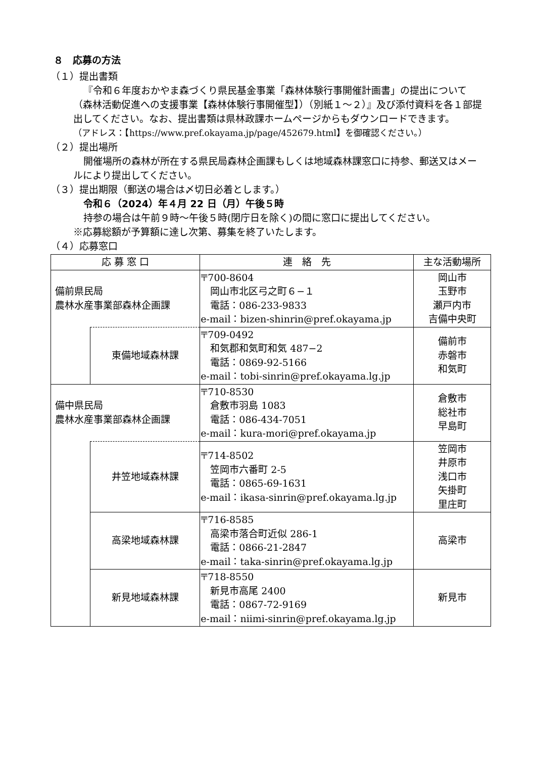８　応募の方法
（１）提出書類
『令和６年度おかやま森づくり県民基金事業「森林体験行事開催計画書」の提出について（森林活動促進への支援事業【森林体験行事開催型】）（別紙１～２）』及び添付資料を各１部提出してください。なお、提出書類は県林政課ホームページからもダウンロードできます。
（アドレス：【https://www.pref.okayama.jp/page/452679.html】を御確認ください。）
（２）提出場所
開催場所の森林が所在する県民局森林企画課もしくは地域森林課窓口に持参、郵送又はメールにより提出してください。
（３）提出期限（郵送の場合は〆切日必着とします。）
令和６（2024）年４月 22 日（月）午後５時
持参の場合は午前９時～午後５時(閉庁日を除く)の間に窓口に提出してください。
※応募総額が予算額に達し次第、募集を終了いたします。
（４）応募窓口
| 応 募 窓 口 | | 連 絡 先 | 主な活動場所 |
| --- | --- | --- | --- |
| 備前県民局 農林水産事業部森林企画課 | | 〒700-8604 岡山市北区弓之町６−１ 電話：086-233-9833 e-mail：bizen-shinrin@pref.okayama.jp | 岡山市 玉野市 瀬戸内市 吉備中央町 |
| | 東備地域森林課 | 〒709-0492 和気郡和気町和気 487−2 電話：0869-92-5166 e-mail：tobi-sinrin@pref.okayama.lg.jp | 備前市 赤磐市 和気町 |
| 備中県民局 農林水産事業部森林企画課 | | 〒710-8530 倉敷市羽島 1083 電話：086-434-7051 e-mail：kura-mori@pref.okayama.jp | 倉敷市 総社市 早島町 |
| | 井笠地域森林課 | 〒714-8502 笠岡市六番町 2-5 電話：0865-69-1631 e-mail：ikasa-sinrin@pref.okayama.lg.jp | 笠岡市 井原市 浅口市 矢掛町 里庄町 |
| | 高梁地域森林課 | 〒716-8585 高梁市落合町近似 286-1 電話：0866-21-2847 e-mail：taka-sinrin@pref.okayama.lg.jp | 高梁市 |
| | 新見地域森林課 | 〒718-8550 新見市高尾 2400 電話：0867-72-9169 e-mail：niimi-sinrin@pref.okayama.lg.jp | 新見市 |